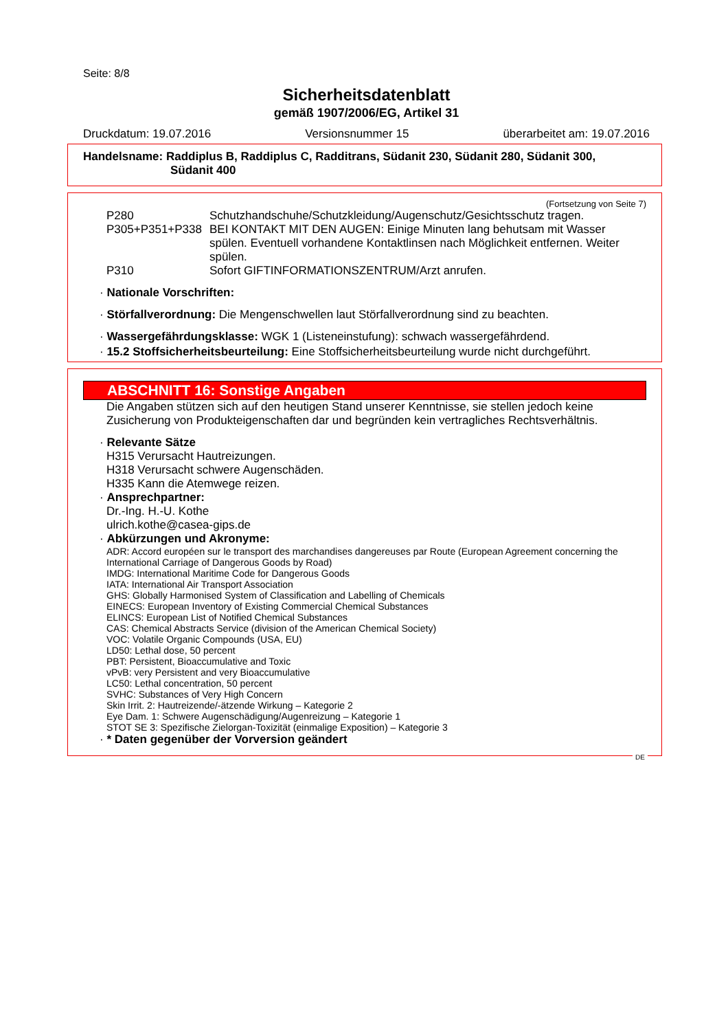Seite: 8/8
Sicherheitsdatenblatt
gemäß 1907/2006/EG, Artikel 31
Druckdatum: 19.07.2016 Versionsnummer 15 überarbeitet am: 19.07.2016
Handelsname: Raddiplus B, Raddiplus C, Radditrans, Südanit 230, Südanit 280, Südanit 300,
Südanit 400
(Fortsetzung von Seite 7)
P280 Schutzhandschuhe/Schutzkleidung/Augenschutz/Gesichtsschutz tragen.
P305+P351+P338 BEI KONTAKT MIT DEN AUGEN: Einige Minuten lang behutsam mit Wasser spülen. Eventuell vorhandene Kontaktlinsen nach Möglichkeit entfernen. Weiter spülen.
P310 Sofort GIFTINFORMATIONSZENTRUM/Arzt anrufen.
· Nationale Vorschriften:
· Störfallverordnung: Die Mengenschwellen laut Störfallverordnung sind zu beachten.
· Wassergefährdungsklasse: WGK 1 (Listeneinstufung): schwach wassergefährdend.
· 15.2 Stoffsicherheitsbeurteilung: Eine Stoffsicherheitsbeurteilung wurde nicht durchgeführt.
ABSCHNITT 16: Sonstige Angaben
Die Angaben stützen sich auf den heutigen Stand unserer Kenntnisse, sie stellen jedoch keine Zusicherung von Produkteigenschaften dar und begründen kein vertragliches Rechtsverhältnis.
· Relevante Sätze
H315 Verursacht Hautreizungen.
H318 Verursacht schwere Augenschäden.
H335 Kann die Atemwege reizen.
· Ansprechpartner:
Dr.-Ing. H.-U. Kothe
ulrich.kothe@casea-gips.de
· Abkürzungen und Akronyme:
ADR: Accord européen sur le transport des marchandises dangereuses par Route (European Agreement concerning the International Carriage of Dangerous Goods by Road)
IMDG: International Maritime Code for Dangerous Goods
IATA: International Air Transport Association
GHS: Globally Harmonised System of Classification and Labelling of Chemicals
EINECS: European Inventory of Existing Commercial Chemical Substances
ELINCS: European List of Notified Chemical Substances
CAS: Chemical Abstracts Service (division of the American Chemical Society)
VOC: Volatile Organic Compounds (USA, EU)
LD50: Lethal dose, 50 percent
PBT: Persistent, Bioaccumulative and Toxic
vPvB: very Persistent and very Bioaccumulative
LC50: Lethal concentration, 50 percent
SVHC: Substances of Very High Concern
Skin Irrit. 2: Hautreizende/-ätzende Wirkung – Kategorie 2
Eye Dam. 1: Schwere Augenschädigung/Augenreizung – Kategorie 1
STOT SE 3: Spezifische Zielorgan-Toxizität (einmalige Exposition) – Kategorie 3
· * Daten gegenüber der Vorversion geändert
DE